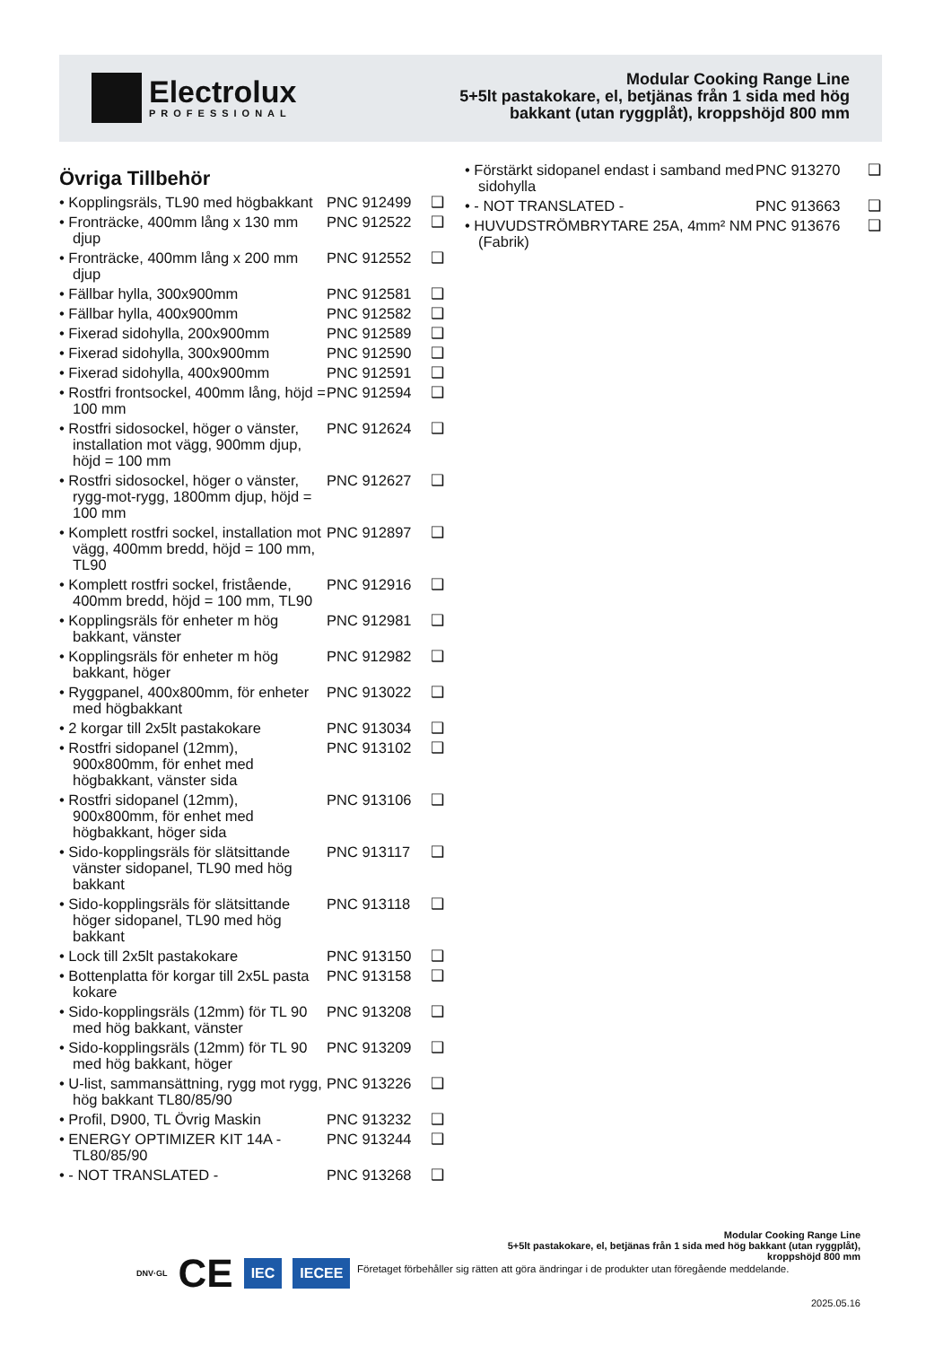Electrolux
PROFESSIONAL
Modular Cooking Range Line
5+5lt pastakokare, el, betjänas från 1 sida med hög bakkant (utan ryggplåt), kroppshöjd 800 mm
Övriga Tillbehör
• Kopplingsräls, TL90 med högbakkant PNC 912499 ❑
• Fronträcke, 400mm lång x 130 mm djup PNC 912522 ❑
• Fronträcke, 400mm lång x 200 mm djup PNC 912552 ❑
• Fällbar hylla, 300x900mm PNC 912581 ❑
• Fällbar hylla, 400x900mm PNC 912582 ❑
• Fixerad sidohylla, 200x900mm PNC 912589 ❑
• Fixerad sidohylla, 300x900mm PNC 912590 ❑
• Fixerad sidohylla, 400x900mm PNC 912591 ❑
• Rostfri frontsockel, 400mm lång, höjd = 100 mm PNC 912594 ❑
• Rostfri sidosockel, höger o vänster, installation mot vägg, 900mm djup, höjd = 100 mm PNC 912624 ❑
• Rostfri sidosockel, höger o vänster, rygg-mot-rygg, 1800mm djup, höjd = 100 mm PNC 912627 ❑
• Komplett rostfri sockel, installation mot vägg, 400mm bredd, höjd = 100 mm, TL90 PNC 912897 ❑
• Komplett rostfri sockel, fristående, 400mm bredd, höjd = 100 mm, TL90 PNC 912916 ❑
• Kopplingsräls för enheter m hög bakkant, vänster PNC 912981 ❑
• Kopplingsräls för enheter m hög bakkant, höger PNC 912982 ❑
• Ryggpanel, 400x800mm, för enheter med högbakkant PNC 913022 ❑
• 2 korgar till 2x5lt pastakokare PNC 913034 ❑
• Rostfri sidopanel (12mm), 900x800mm, för enhet med högbakkant, vänster sida PNC 913102 ❑
• Rostfri sidopanel (12mm), 900x800mm, för enhet med högbakkant, höger sida PNC 913106 ❑
• Sido-kopplingsräls för slätsittande vänster sidopanel, TL90 med hög bakkant PNC 913117 ❑
• Sido-kopplingsräls för slätsittande höger sidopanel, TL90 med hög bakkant PNC 913118 ❑
• Lock till 2x5lt pastakokare PNC 913150 ❑
• Bottenplatta för korgar till 2x5L pasta kokare PNC 913158 ❑
• Sido-kopplingsräls (12mm) för TL 90 med hög bakkant, vänster PNC 913208 ❑
• Sido-kopplingsräls (12mm) för TL 90 med hög bakkant, höger PNC 913209 ❑
• U-list, sammansättning, rygg mot rygg, hög bakkant TL80/85/90 PNC 913226 ❑
• Profil, D900, TL Övrig Maskin PNC 913232 ❑
• ENERGY OPTIMIZER KIT 14A - TL80/85/90 PNC 913244 ❑
• - NOT TRANSLATED - PNC 913268 ❑
• Förstärkt sidopanel endast i samband med sidohylla PNC 913270 ❑
• - NOT TRANSLATED - PNC 913663 ❑
• HUVUDSTRÖMBRYTARE 25A, 4mm² NM (Fabrik) PNC 913676 ❑
DNV·GL CE IEC IECEE
Modular Cooking Range Line
5+5lt pastakokare, el, betjänas från 1 sida med hög bakkant (utan ryggplåt), kroppshöjd 800 mm
Företaget förbehåller sig rätten att göra ändringar i de produkter utan föregående meddelande.
2025.05.16